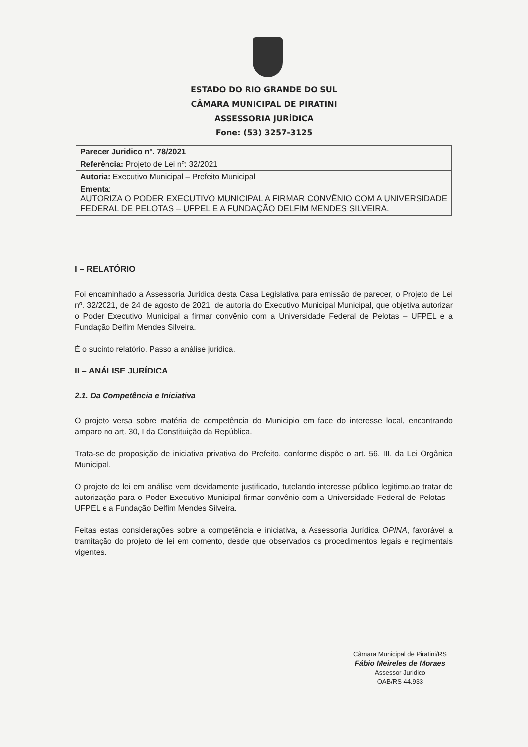ESTADO DO RIO GRANDE DO SUL
CÂMARA MUNICIPAL DE PIRATINI
ASSESSORIA JURÍDICA
Fone: (53) 3257-3125
| Parecer Juridico nº. 78/2021 |
| Referência: Projeto de Lei nº: 32/2021 |
| Autoria: Executivo Municipal – Prefeito Municipal |
| Ementa : AUTORIZA O PODER EXECUTIVO MUNICIPAL A FIRMAR CONVÊNIO COM A UNIVERSIDADE FEDERAL DE PELOTAS – UFPEL E A FUNDAÇÃO DELFIM MENDES SILVEIRA. |
I – RELATÓRIO
Foi encaminhado a Assessoria Juridica desta Casa Legislativa para emissão de parecer, o Projeto de Lei nº. 32/2021, de 24 de agosto de 2021, de autoria do Executivo Municipal Municipal, que objetiva autorizar o Poder Executivo Municipal a firmar convênio com a Universidade Federal de Pelotas – UFPEL e a Fundação Delfim Mendes Silveira.
É o sucinto relatório. Passo a análise juridica.
II – ANÁLISE JURÍDICA
2.1. Da Competência e Iniciativa
O projeto versa sobre matéria de competência do Municipio em face do interesse local, encontrando amparo no art. 30, I da Constituição da República.
Trata-se de proposição de iniciativa privativa do Prefeito, conforme dispõe o art. 56, III, da Lei Orgânica Municipal.
O projeto de lei em análise vem devidamente justificado, tutelando interesse público legitimo,ao tratar de autorização para o Poder Executivo Municipal firmar convênio com a Universidade Federal de Pelotas – UFPEL e a Fundação Delfim Mendes Silveira.
Feitas estas considerações sobre a competência e iniciativa, a Assessoria Jurídica OPINA, favorável a tramitação do projeto de lei em comento, desde que observados os procedimentos legais e regimentais vigentes.
Câmara Municipal de Piratini/RS
Fábio Meireles de Moraes
Assessor Juridico
OAB/RS 44.933